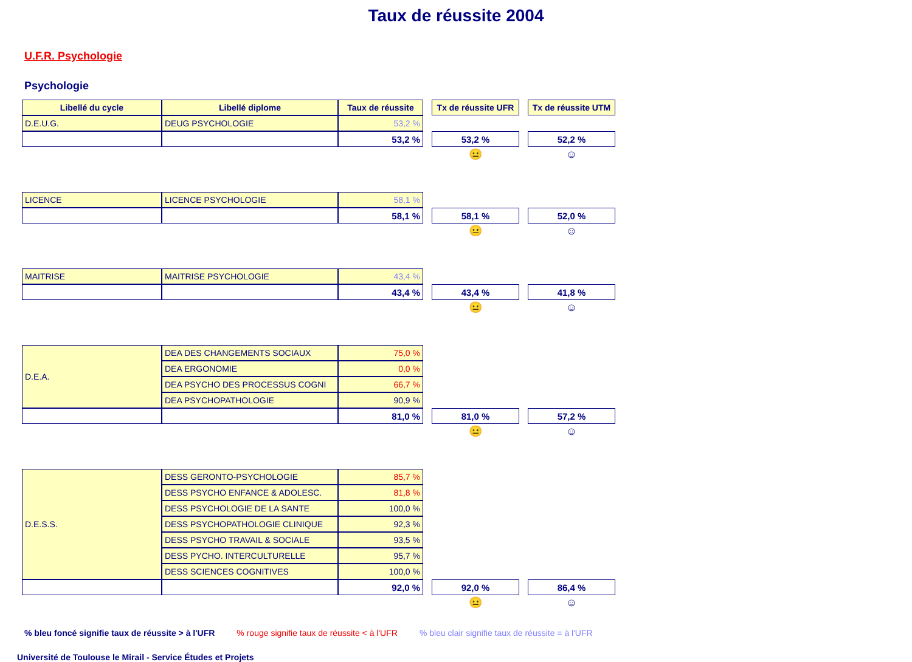Taux de réussite 2004
U.F.R. Psychologie
Psychologie
| Libellé du cycle | Libellé diplome | Taux de réussite | | Tx de réussite UFR | | Tx de réussite UTM |
| D.E.U.G. | DEUG PSYCHOLOGIE | 53,2 % | | | | |
| | | 53,2 % | | 53,2 % | | 52,2 % |
| | | | | 😐 | | ☺ |
| LICENCE | LICENCE PSYCHOLOGIE | 58,1 % | | | | |
| | | 58,1 % | | 58,1 % | | 52,0 % |
| | | | | 😐 | | ☺ |
| MAITRISE | MAITRISE PSYCHOLOGIE | 43,4 % | | | | |
| | | 43,4 % | | 43,4 % | | 41,8 % |
| | | | | 😐 | | ☺ |
| D.E.A. | DEA DES CHANGEMENTS SOCIAUX | 75,0 % | | | | |
| | DEA ERGONOMIE | 0,0 % | | | | |
| | DEA PSYCHO DES PROCESSUS COGNI | 66,7 % | | | | |
| | DEA PSYCHOPATHOLOGIE | 90,9 % | | | | |
| | | 81,0 % | | 81,0 % | | 57,2 % |
| | | | | 😐 | | ☺ |
| D.E.S.S. | DESS GERONTO-PSYCHOLOGIE | 85,7 % | | | | |
| | DESS PSYCHO ENFANCE & ADOLESC. | 81,8 % | | | | |
| | DESS PSYCHOLOGIE DE LA SANTE | 100,0 % | | | | |
| | DESS PSYCHOPATHOLOGIE CLINIQUE | 92,3 % | | | | |
| | DESS PSYCHO TRAVAIL & SOCIALE | 93,5 % | | | | |
| | DESS PYCHO. INTERCULTURELLE | 95,7 % | | | | |
| | DESS SCIENCES COGNITIVES | 100,0 % | | | | |
| | | 92,0 % | | 92,0 % | | 86,4 % |
| | | | | 😐 | | ☺ |
% bleu foncé signifie taux de réussite > à l'UFR % rouge signifie taux de réussite < à l'UFR % bleu clair signifie taux de réussite = à l'UFR
Université de Toulouse le Mirail - Service Études et Projets